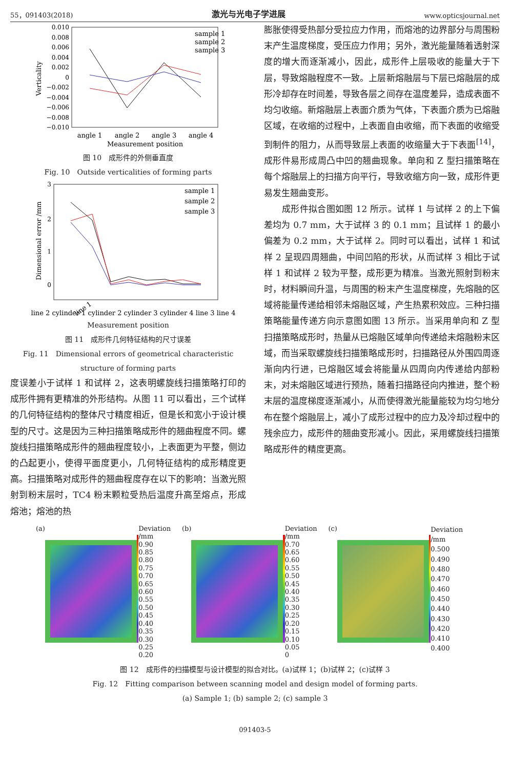55，091403(2018) 激光与光电子学进展 www.opticsjournal.net
0.010
0.008
0.006
0.004
0.002
0
−0.002
−0.004
−0.006
−0.008
−0.010
Verticality
sample 1
sample 2
sample 3
angle 1
angle 2
angle 3
angle 4
Measurement position
图 10　成形件的外侧垂直度
Fig. 10　Outside verticalities of forming parts
3
2
1
0
Dimensional error /mm
sample 1
sample 2
sample 3
line 1
line 2 cylinder 1 cylinder 2 cylinder 3 cylinder 4 line 3 line 4
Measurement position
图 11　成形件几何特征结构的尺寸误差
Fig. 11　Dimensional errors of geometrical characteristic
structure of forming parts
度误差小于试样 1 和试样 2，这表明螺旋线扫描策略打印的成形件拥有更精准的外形结构。从图 11 可以看出，三个试样的几何特征结构的整体尺寸精度相近，但是长和宽小于设计模型的尺寸。这是因为三种扫描策略成形件的翘曲程度不同。螺旋线扫描策略成形件的翘曲程度较小，上表面更为平整，侧边的凸起更小，使得平面度更小，几何特征结构的成形精度更高。扫描策略对成形件的翘曲程度存在以下的影响：当激光照射到粉末层时，TC4 粉末颗粒受热后温度升高至熔点，形成熔池；熔池的热
膨胀使得受热部分受拉应力作用，而熔池的边界部分与周围粉末产生温度梯度，受压应力作用；另外，激光能量随着透射深度的增大而逐渐减小，因此，成形件上层吸收的能量大于下层，导致熔融程度不一致。上层新熔融层与下层已熔融层的成形冷却存在时间差，导致各层之间存在温度差异，造成表面不均匀收缩。新熔融层上表面介质为气体，下表面介质为已熔融区域，在收缩的过程中，上表面自由收缩，而下表面的收缩受到制件的阻力，从而导致层上表面的收缩量大于下表面<sup>[14]</sup>，成形件易形成周凸中凹的翘曲现象。单向和 Z 型扫描策略在每个熔融层上的扫描方向平行，导致收缩方向一致，成形件更易发生翘曲变形。
　　成形件拟合图如图 12 所示。试样 1 与试样 2 的上下偏差均为 0.7 mm，大于试样 3 的 0.1 mm；且试样 1 的最小偏差为 0.2 mm，大于试样 2。同时可以看出，试样 1 和试样 2 呈现四周翘曲，中间凹陷的形状，从而试样 3 相比于试样 1 和试样 2 较为平整，成形更为精准。当激光照射到粉末时，材料瞬间升温，与周围的粉末产生温度梯度，先熔融的区域将能量传递给相邻未熔融区域，产生热累积效应。三种扫描策略能量传递方向示意图如图 13 所示。当采用单向和 Z 型扫描策略成形时，热量从已熔融区域单向传递给未熔融粉末区域，而当采取螺旋线扫描策略成形时，扫描路径从外围四周逐渐向内行进，已熔融区域会将能量从四周向内传递给内部粉末，对未熔融区域进行预热，随着扫描路径向内推进，整个粉末层的温度梯度逐渐减小，从而使得激光能量能较为均匀地分布在整个熔融层上，减小了成形过程中的应力及冷却过程中的残余应力，成形件的翘曲变形减小。因此，采用螺旋线扫描策略成形件的精度更高。
(a)
Deviation /mm
0.90
0.85
0.80
0.75
0.70
0.65
0.60
0.55
0.50
0.45
0.40
0.35
0.30
0.25
0.20
(b)
Deviation /mm
0.70
0.65
0.60
0.55
0.50
0.45
0.40
0.35
0.30
0.25
0.20
0.15
0.10
0.05
0
(c)
Deviation /mm
0.500
0.490
0.480
0.470
0.460
0.450
0.440
0.430
0.420
0.410
0.400
图 12　成形件的扫描模型与设计模型的拟合对比。(a)试样 1；(b)试样 2；(c)试样 3
Fig. 12　Fitting comparison between scanning model and design model of forming parts.
(a) Sample 1; (b) sample 2; (c) sample 3
091403-5